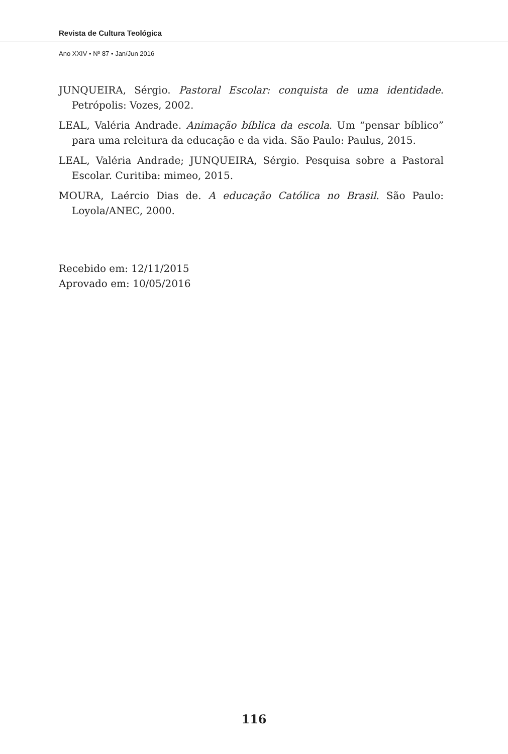Revista de Cultura Teológica
Ano XXIV • Nº 87 • Jan/Jun 2016
JUNQUEIRA, Sérgio. Pastoral Escolar: conquista de uma identidade. Petrópolis: Vozes, 2002.
LEAL, Valéria Andrade. Animação bíblica da escola. Um “pensar bíblico” para uma releitura da educação e da vida. São Paulo: Paulus, 2015.
LEAL, Valéria Andrade; JUNQUEIRA, Sérgio. Pesquisa sobre a Pastoral Escolar. Curitiba: mimeo, 2015.
MOURA, Laércio Dias de. A educação Católica no Brasil. São Paulo: Loyola/ANEC, 2000.
Recebido em: 12/11/2015
Aprovado em: 10/05/2016
116